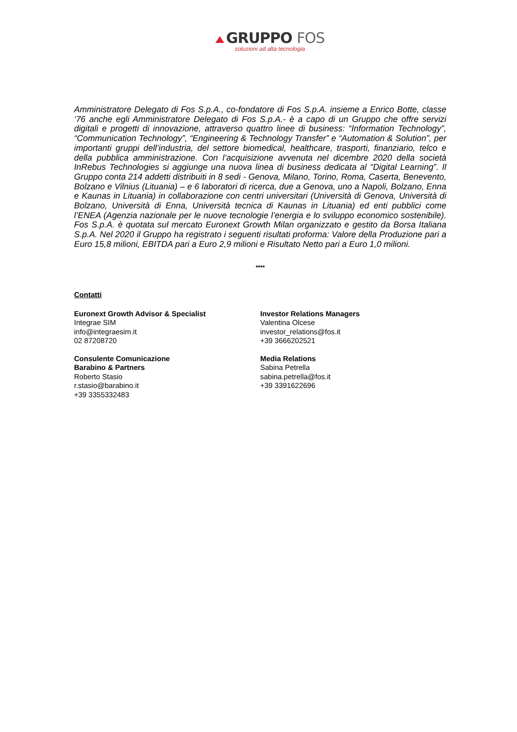GRUPPO FOS
soluzioni ad alta tecnologia
Amministratore Delegato di Fos S.p.A., co-fondatore di Fos S.p.A. insieme a Enrico Botte, classe ‘76 anche egli Amministratore Delegato di Fos S.p.A.- è a capo di un Gruppo che offre servizi digitali e progetti di innovazione, attraverso quattro linee di business: “Information Technology”, “Communication Technology”, “Engineering & Technology Transfer” e “Automation & Solution”, per importanti gruppi dell’industria, del settore biomedical, healthcare, trasporti, finanziario, telco e della pubblica amministrazione. Con l’acquisizione avvenuta nel dicembre 2020 della società InRebus Technologies si aggiunge una nuova linea di business dedicata al “Digital Learning”. Il Gruppo conta 214 addetti distribuiti in 8 sedi - Genova, Milano, Torino, Roma, Caserta, Benevento, Bolzano e Vilnius (Lituania) – e 6 laboratori di ricerca, due a Genova, uno a Napoli, Bolzano, Enna e Kaunas in Lituania) in collaborazione con centri universitari (Università di Genova, Università di Bolzano, Università di Enna, Università tecnica di Kaunas in Lituania) ed enti pubblici come l’ENEA (Agenzia nazionale per le nuove tecnologie l’energia e lo sviluppo economico sostenibile). Fos S.p.A. è quotata sul mercato Euronext Growth Milan organizzato e gestito da Borsa Italiana S.p.A. Nel 2020 il Gruppo ha registrato i seguenti risultati proforma: Valore della Produzione pari a Euro 15,8 milioni, EBITDA pari a Euro 2,9 milioni e Risultato Netto pari a Euro 1,0 milioni.
****
Contatti
Euronext Growth Advisor & Specialist
Integrae SIM
info@integraesim.it
02 87208720
Consulente Comunicazione
Barabino & Partners
Roberto Stasio
r.stasio@barabino.it
+39 3355332483
Investor Relations Managers
Valentina Olcese
investor_relations@fos.it
+39 3666202521
Media Relations
Sabina Petrella
sabina.petrella@fos.it
+39 3391622696